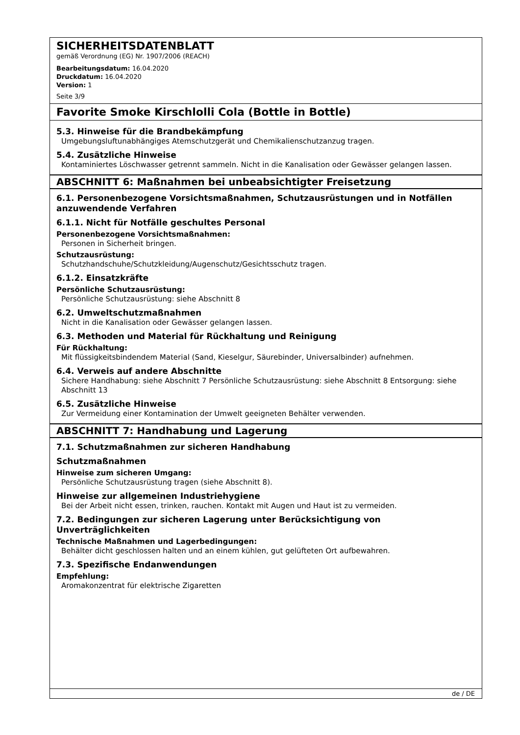SICHERHEITSDATENBLATT
gemäß Verordnung (EG) Nr. 1907/2006 (REACH)
Bearbeitungsdatum: 16.04.2020
Druckdatum: 16.04.2020
Version: 1
Seite 3/9
Favorite Smoke Kirschlolli Cola (Bottle in Bottle)
5.3. Hinweise für die Brandbekämpfung
Umgebungsluftunabhängiges Atemschutzgerät und Chemikalienschutzanzug tragen.
5.4. Zusätzliche Hinweise
Kontaminiertes Löschwasser getrennt sammeln. Nicht in die Kanalisation oder Gewässer gelangen lassen.
ABSCHNITT 6: Maßnahmen bei unbeabsichtigter Freisetzung
6.1. Personenbezogene Vorsichtsmaßnahmen, Schutzausrüstungen und in Notfällen anzuwendende Verfahren
6.1.1. Nicht für Notfälle geschultes Personal
Personenbezogene Vorsichtsmaßnahmen:
Personen in Sicherheit bringen.
Schutzausrüstung:
Schutzhandschuhe/Schutzkleidung/Augenschutz/Gesichtsschutz tragen.
6.1.2. Einsatzkräfte
Persönliche Schutzausrüstung:
Persönliche Schutzausrüstung: siehe Abschnitt 8
6.2. Umweltschutzmaßnahmen
Nicht in die Kanalisation oder Gewässer gelangen lassen.
6.3. Methoden und Material für Rückhaltung und Reinigung
Für Rückhaltung:
Mit flüssigkeitsbindendem Material (Sand, Kieselgur, Säurebinder, Universalbinder) aufnehmen.
6.4. Verweis auf andere Abschnitte
Sichere Handhabung: siehe Abschnitt 7 Persönliche Schutzausrüstung: siehe Abschnitt 8 Entsorgung: siehe Abschnitt 13
6.5. Zusätzliche Hinweise
Zur Vermeidung einer Kontamination der Umwelt geeigneten Behälter verwenden.
ABSCHNITT 7: Handhabung und Lagerung
7.1. Schutzmaßnahmen zur sicheren Handhabung
Schutzmaßnahmen
Hinweise zum sicheren Umgang:
Persönliche Schutzausrüstung tragen (siehe Abschnitt 8).
Hinweise zur allgemeinen Industriehygiene
Bei der Arbeit nicht essen, trinken, rauchen. Kontakt mit Augen und Haut ist zu vermeiden.
7.2. Bedingungen zur sicheren Lagerung unter Berücksichtigung von Unverträglichkeiten
Technische Maßnahmen und Lagerbedingungen:
Behälter dicht geschlossen halten und an einem kühlen, gut gelüfteten Ort aufbewahren.
7.3. Spezifische Endanwendungen
Empfehlung:
Aromakonzentrat für elektrische Zigaretten
de / DE